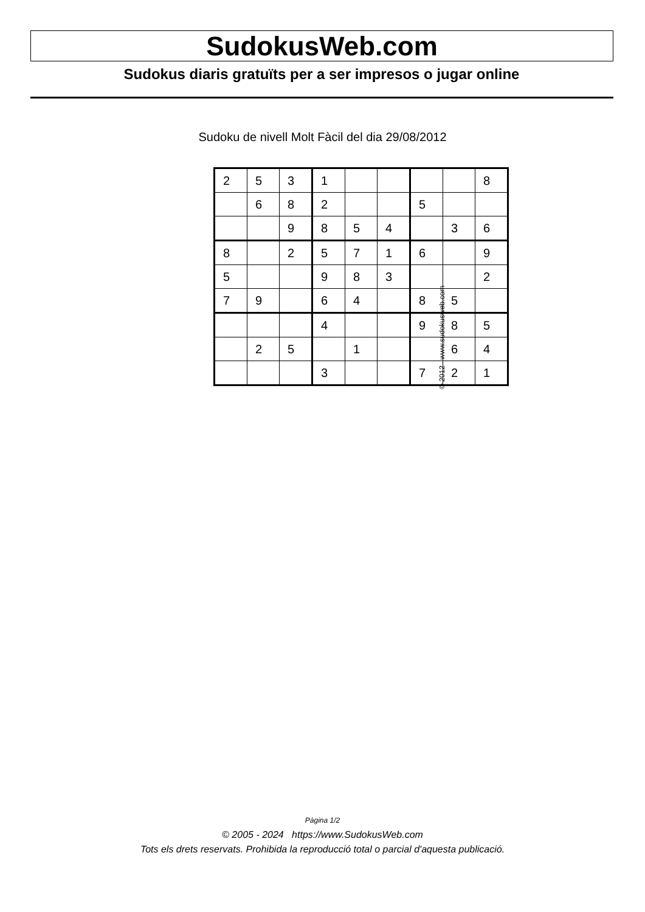SudokusWeb.com
Sudokus diaris gratuïts per a ser impresos o jugar online
Sudoku de nivell Molt Fàcil del dia 29/08/2012
| 2 | 5 | 3 | 1 | | | | | 8 |
| | 6 | 8 | 2 | | | 5 | | |
| | | 9 | 8 | 5 | 4 | | 3 | 6 |
| 8 | | 2 | 5 | 7 | 1 | 6 | | 9 |
| 5 | | | 9 | 8 | 3 | | | 2 |
| 7 | 9 | | 6 | 4 | | 8 | 5 | |
| | | | 4 | | | 9 | 8 | 5 |
| | 2 | 5 | | 1 | | | 6 | 4 |
| | | | 3 | | | 7 | 2 | 1 |
© 2012 www.sudokusweb.com
Pàgina 1/2
© 2005 - 2024 https://www.SudokusWeb.com
Tots els drets reservats. Prohibida la reproducció total o parcial d'aquesta publicació.